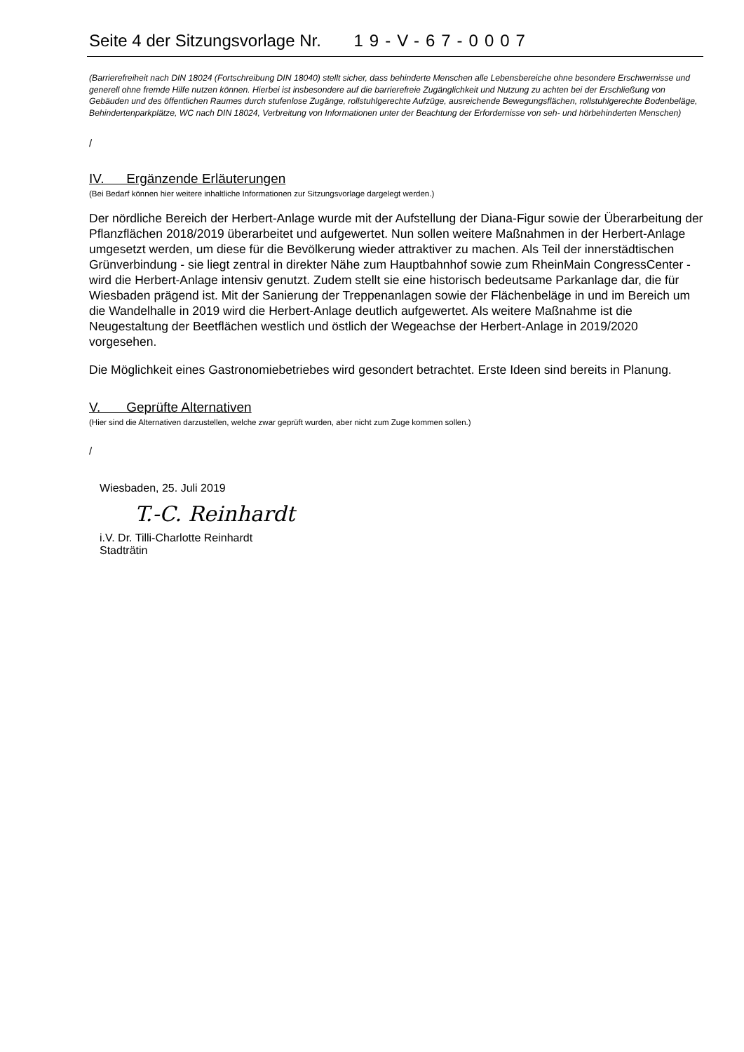Seite 4 der Sitzungsvorlage Nr. 19-V-67-0007
(Barrierefreiheit nach DIN 18024 (Fortschreibung DIN 18040) stellt sicher, dass behinderte Menschen alle Lebensbereiche ohne besondere Erschwernisse und generell ohne fremde Hilfe nutzen können. Hierbei ist insbesondere auf die barrierefreie Zugänglichkeit und Nutzung zu achten bei der Erschließung von Gebäuden und des öffentlichen Raumes durch stufenlose Zugänge, rollstuhlgerechte Aufzüge, ausreichende Bewegungsflächen, rollstuhlgerechte Bodenbeläge, Behindertenparkplätze, WC nach DIN 18024, Verbreitung von Informationen unter der Beachtung der Erfordernisse von seh- und hörbehinderten Menschen)
/
IV. Ergänzende Erläuterungen
(Bei Bedarf können hier weitere inhaltliche Informationen zur Sitzungsvorlage dargelegt werden.)
Der nördliche Bereich der Herbert-Anlage wurde mit der Aufstellung der Diana-Figur sowie der Überarbeitung der Pflanzflächen 2018/2019 überarbeitet und aufgewertet. Nun sollen weitere Maßnahmen in der Herbert-Anlage umgesetzt werden, um diese für die Bevölkerung wieder attraktiver zu machen. Als Teil der innerstädtischen Grünverbindung - sie liegt zentral in direkter Nähe zum Hauptbahnhof sowie zum RheinMain CongressCenter - wird die Herbert-Anlage intensiv genutzt. Zudem stellt sie eine historisch bedeutsame Parkanlage dar, die für Wiesbaden prägend ist. Mit der Sanierung der Treppenanlagen sowie der Flächenbeläge in und im Bereich um die Wandelhalle in 2019 wird die Herbert-Anlage deutlich aufgewertet. Als weitere Maßnahme ist die Neugestaltung der Beetflächen westlich und östlich der Wegeachse der Herbert-Anlage in 2019/2020 vorgesehen.
Die Möglichkeit eines Gastronomiebetriebes wird gesondert betrachtet. Erste Ideen sind bereits in Planung.
V. Geprüfte Alternativen
(Hier sind die Alternativen darzustellen, welche zwar geprüft wurden, aber nicht zum Zuge kommen sollen.)
/
Wiesbaden, 25. Juli 2019
T.-C. Reinhardt
i.V. Dr. Tilli-Charlotte Reinhardt
Stadträtin